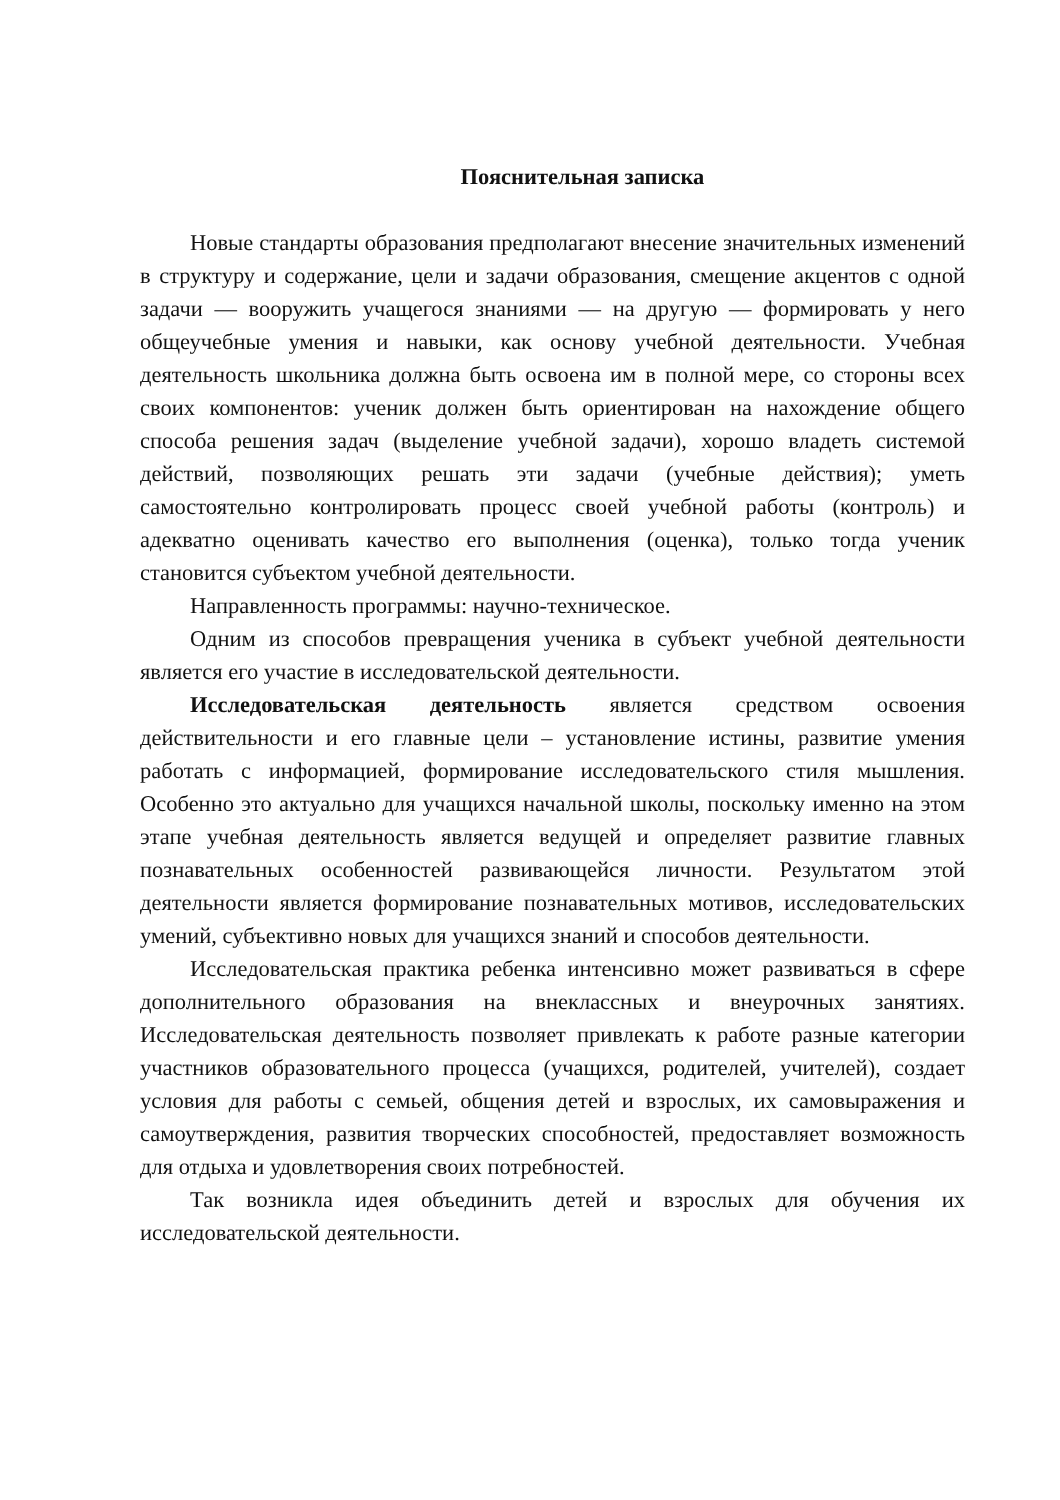Пояснительная записка
Новые стандарты образования предполагают внесение значительных изменений в структуру и содержание, цели и задачи образования, смещение акцентов с одной задачи — вооружить учащегося знаниями — на другую — формировать у него общеучебные умения и навыки, как основу учебной деятельности. Учебная деятельность школьника должна быть освоена им в полной мере, со стороны всех своих компонентов: ученик должен быть ориентирован на нахождение общего способа решения задач (выделение учебной задачи), хорошо владеть системой действий, позволяющих решать эти задачи (учебные действия); уметь самостоятельно контролировать процесс своей учебной работы (контроль) и адекватно оценивать качество его выполнения (оценка), только тогда ученик становится субъектом учебной деятельности.
Направленность программы: научно-техническое.
Одним из способов превращения ученика в субъект учебной деятельности является его участие в исследовательской деятельности.
Исследовательская деятельность является средством освоения действительности и его главные цели – установление истины, развитие умения работать с информацией, формирование исследовательского стиля мышления. Особенно это актуально для учащихся начальной школы, поскольку именно на этом этапе учебная деятельность является ведущей и определяет развитие главных познавательных особенностей развивающейся личности. Результатом этой деятельности является формирование познавательных мотивов, исследовательских умений, субъективно новых для учащихся знаний и способов деятельности.
Исследовательская практика ребенка интенсивно может развиваться в сфере дополнительного образования на внеклассных и внеурочных занятиях. Исследовательская деятельность позволяет привлекать к работе разные категории участников образовательного процесса (учащихся, родителей, учителей), создает условия для работы с семьей, общения детей и взрослых, их самовыражения и самоутверждения, развития творческих способностей, предоставляет возможность для отдыха и удовлетворения своих потребностей.
Так возникла идея объединить детей и взрослых для обучения их исследовательской деятельности.